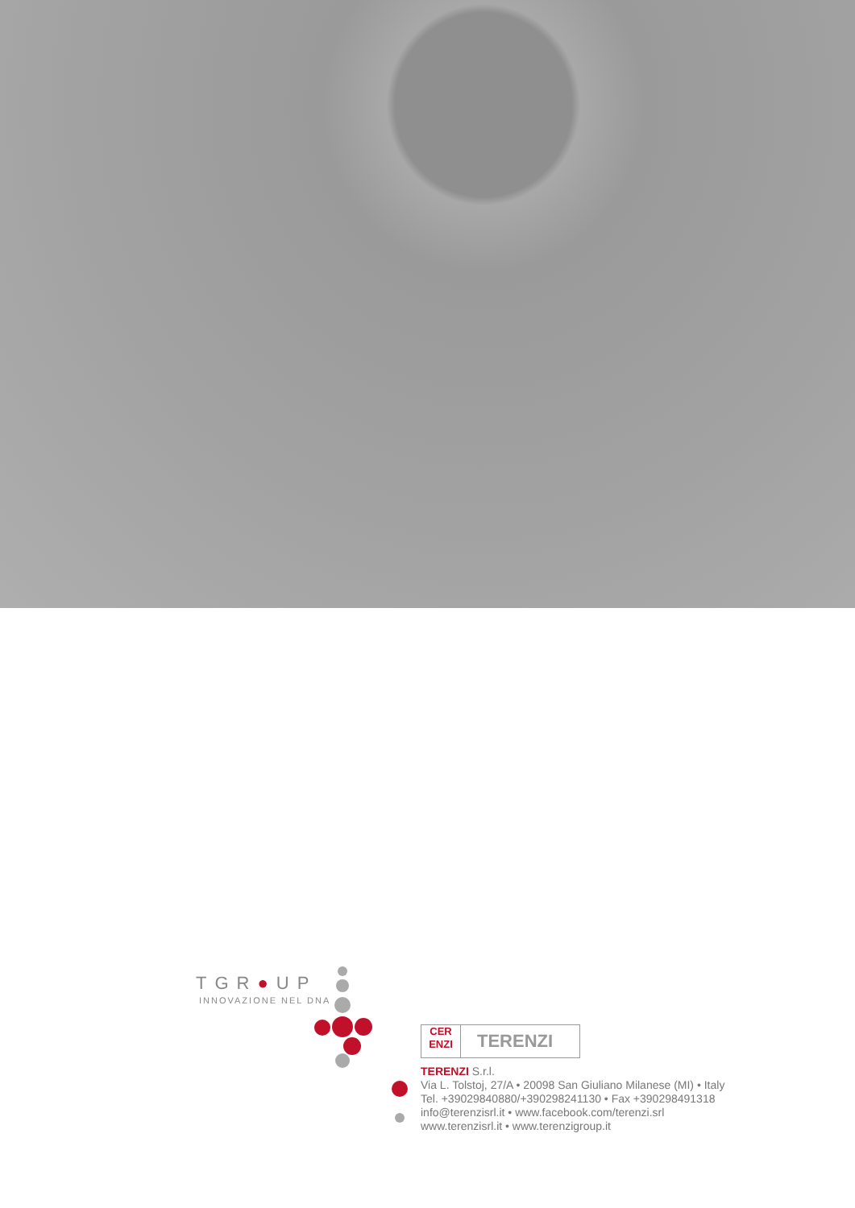TGR●UP
INNOVAZIONE NEL DNA
CER
ENZI
TERENZI
TERENZI S.r.l.
Via L. Tolstoj, 27/A • 20098 San Giuliano Milanese (MI) • Italy
Tel. +39029840880/+390298241130 • Fax +390298491318
info@terenzisrl.it • www.facebook.com/terenzi.srl
www.terenzisrl.it • www.terenzigroup.it